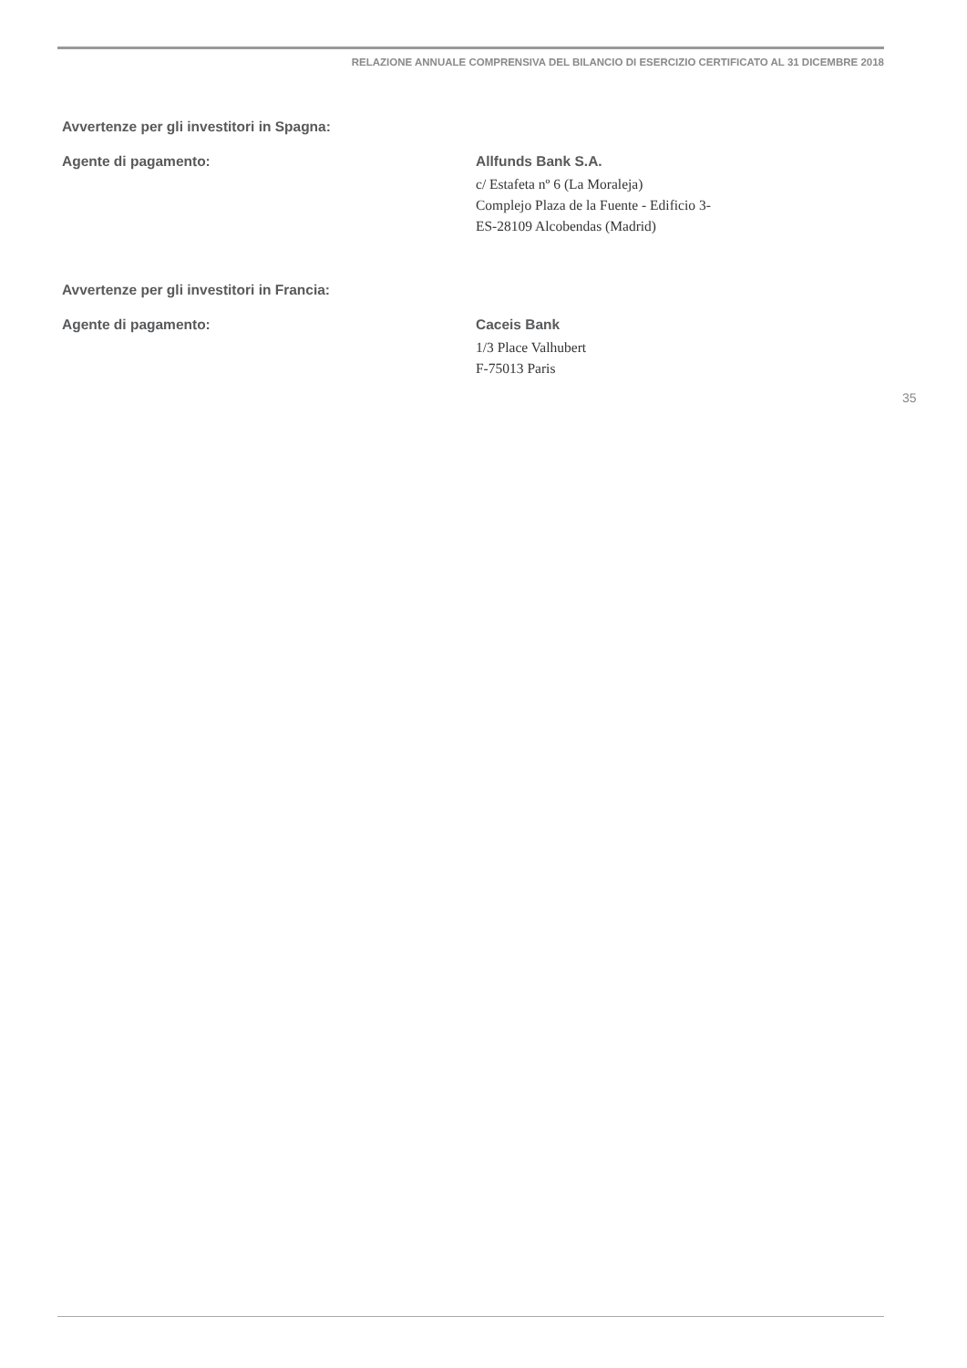RELAZIONE ANNUALE COMPRENSIVA DEL BILANCIO DI ESERCIZIO CERTIFICATO AL 31 DICEMBRE 2018
Avvertenze per gli investitori in Spagna:
Agente di pagamento: Allfunds Bank S.A.
c/ Estafeta nº 6 (La Moraleja)
Complejo Plaza de la Fuente - Edificio 3-
ES-28109 Alcobendas (Madrid)
Avvertenze per gli investitori in Francia:
Agente di pagamento: Caceis Bank
1/3 Place Valhubert
F-75013 Paris
35